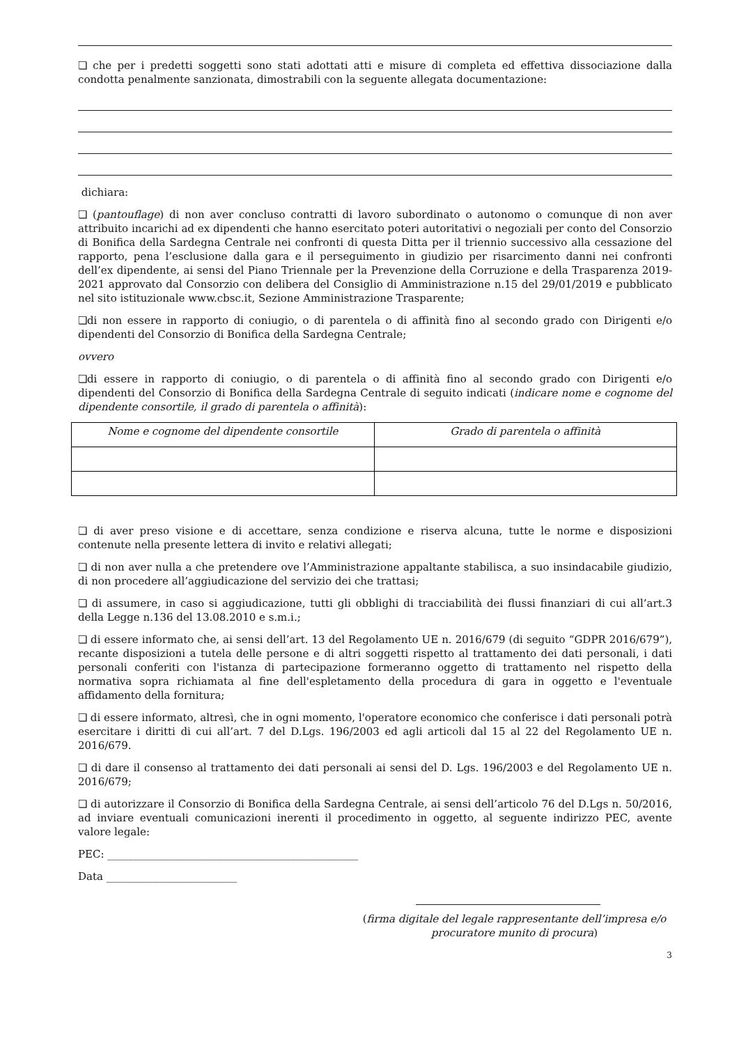❏ che per i predetti soggetti sono stati adottati atti e misure di completa ed effettiva dissociazione dalla condotta penalmente sanzionata, dimostrabili con la seguente allegata documentazione:
dichiara:
❏ (pantouflage) di non aver concluso contratti di lavoro subordinato o autonomo o comunque di non aver attribuito incarichi ad ex dipendenti che hanno esercitato poteri autoritativi o negoziali per conto del Consorzio di Bonifica della Sardegna Centrale nei confronti di questa Ditta per il triennio successivo alla cessazione del rapporto, pena l’esclusione dalla gara e il perseguimento in giudizio per risarcimento danni nei confronti dell’ex dipendente, ai sensi del Piano Triennale per la Prevenzione della Corruzione e della Trasparenza 2019-2021 approvato dal Consorzio con delibera del Consiglio di Amministrazione n.15 del 29/01/2019 e pubblicato nel sito istituzionale www.cbsc.it, Sezione Amministrazione Trasparente;
❏di non essere in rapporto di coniugio, o di parentela o di affinità fino al secondo grado con Dirigenti e/o dipendenti del Consorzio di Bonifica della Sardegna Centrale;
ovvero
❏di essere in rapporto di coniugio, o di parentela o di affinità fino al secondo grado con Dirigenti e/o dipendenti del Consorzio di Bonifica della Sardegna Centrale di seguito indicati (indicare nome e cognome del dipendente consortile, il grado di parentela o affinità):
| Nome e cognome del dipendente consortile | Grado di parentela o affinità |
| --- | --- |
❏ di aver preso visione e di accettare, senza condizione e riserva alcuna, tutte le norme e disposizioni contenute nella presente lettera di invito e relativi allegati;
❏ di non aver nulla a che pretendere ove l’Amministrazione appaltante stabilisca, a suo insindacabile giudizio, di non procedere all’aggiudicazione del servizio dei che trattasi;
❏ di assumere, in caso si aggiudicazione, tutti gli obblighi di tracciabilità dei flussi finanziari di cui all’art.3 della Legge n.136 del 13.08.2010 e s.m.i.;
❏ di essere informato che, ai sensi dell’art. 13 del Regolamento UE n. 2016/679 (di seguito “GDPR 2016/679”), recante disposizioni a tutela delle persone e di altri soggetti rispetto al trattamento dei dati personali, i dati personali conferiti con l'istanza di partecipazione formeranno oggetto di trattamento nel rispetto della normativa sopra richiamata al fine dell'espletamento della procedura di gara in oggetto e l'eventuale affidamento della fornitura;
❏ di essere informato, altresì, che in ogni momento, l'operatore economico che conferisce i dati personali potrà esercitare i diritti di cui all’art. 7 del D.Lgs. 196/2003 ed agli articoli dal 15 al 22 del Regolamento UE n. 2016/679.
❏ di dare il consenso al trattamento dei dati personali ai sensi del D. Lgs. 196/2003 e del Regolamento UE n. 2016/679;
❏ di autorizzare il Consorzio di Bonifica della Sardegna Centrale, ai sensi dell’articolo 76 del D.Lgs n. 50/2016, ad inviare eventuali comunicazioni inerenti il procedimento in oggetto, al seguente indirizzo PEC, avente valore legale:
PEC: ________________________________________________
Data _________________________
(firma digitale del legale rappresentante dell’impresa e/o procuratore munito di procura)
3